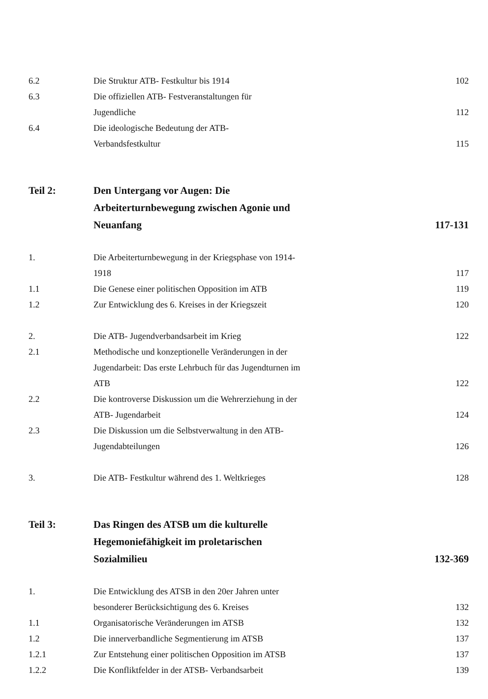| 6.2 | Die Struktur ATB- Festkultur bis 1914 | 102 |
| 6.3 | Die offiziellen ATB- Festveranstaltungen für Jugendliche | 112 |
| 6.4 | Die ideologische Bedeutung der ATB- Verbandsfestkultur | 115 |
| Teil 2: | Den Untergang vor Augen: Die Arbeiterturnbewegung zwischen Agonie und Neuanfang | 117-131 |
| 1. | Die Arbeiterturnbewegung in der Kriegsphase von 1914- 1918 | 117 |
| 1.1 | Die Genese einer politischen Opposition im ATB | 119 |
| 1.2 | Zur Entwicklung des 6. Kreises in der Kriegszeit | 120 |
| 2. | Die ATB- Jugendverbandsarbeit im Krieg | 122 |
| 2.1 | Methodische und konzeptionelle Veränderungen in der Jugendarbeit: Das erste Lehrbuch für das Jugendturnen im ATB | 122 |
| 2.2 | Die kontroverse Diskussion um die Wehrerziehung in der ATB- Jugendarbeit | 124 |
| 2.3 | Die Diskussion um die Selbstverwaltung in den ATB- Jugendabteilungen | 126 |
| 3. | Die ATB- Festkultur während des 1. Weltkrieges | 128 |
| Teil 3: | Das Ringen des ATSB um die kulturelle Hegemoniefähigkeit im proletarischen Sozialmilieu | 132-369 |
| 1. | Die Entwicklung des ATSB in den 20er Jahren unter besonderer Berücksichtigung des 6. Kreises | 132 |
| 1.1 | Organisatorische Veränderungen im ATSB | 132 |
| 1.2 | Die innerverbandliche Segmentierung im ATSB | 137 |
| 1.2.1 | Zur Entstehung einer politischen Opposition im ATSB | 137 |
| 1.2.2 | Die Konfliktfelder in der ATSB- Verbandsarbeit | 139 |